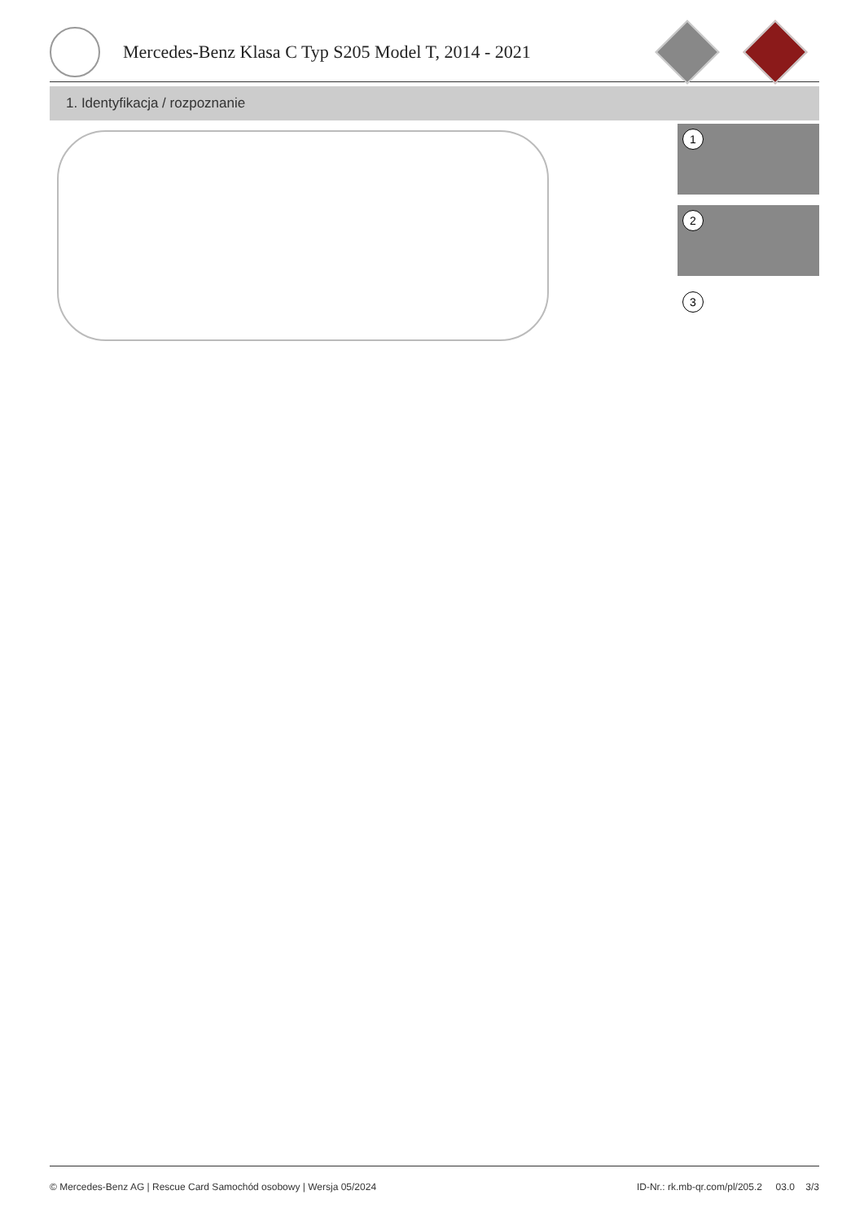Mercedes-Benz Klasa C Typ S205 Model T, 2014 - 2021
1. Identyfikacja / rozpoznanie
1
2
3
© Mercedes-Benz AG | Rescue Card Samochód osobowy | Wersja 05/2024 ID-Nr.: rk.mb-qr.com/pl/205.2 03.0 3/3